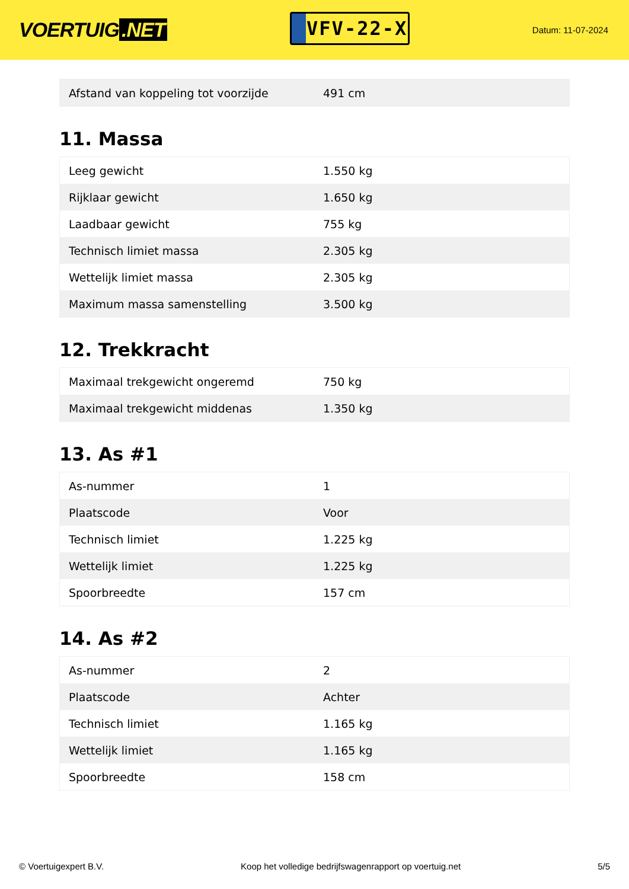VOERTUIG.NET
VFV-22-X
Datum: 11-07-2024
| Afstand van koppeling tot voorzijde | 491 cm |
11. Massa
| Leeg gewicht | 1.550 kg |
| Rijklaar gewicht | 1.650 kg |
| Laadbaar gewicht | 755 kg |
| Technisch limiet massa | 2.305 kg |
| Wettelijk limiet massa | 2.305 kg |
| Maximum massa samenstelling | 3.500 kg |
12. Trekkracht
| Maximaal trekgewicht ongeremd | 750 kg |
| Maximaal trekgewicht middenas | 1.350 kg |
13. As #1
| As-nummer | 1 |
| Plaatscode | Voor |
| Technisch limiet | 1.225 kg |
| Wettelijk limiet | 1.225 kg |
| Spoorbreedte | 157 cm |
14. As #2
| As-nummer | 2 |
| Plaatscode | Achter |
| Technisch limiet | 1.165 kg |
| Wettelijk limiet | 1.165 kg |
| Spoorbreedte | 158 cm |
© Voertuigexpert B.V. Koop het volledige bedrijfswagenrapport op voertuig.net 5/5